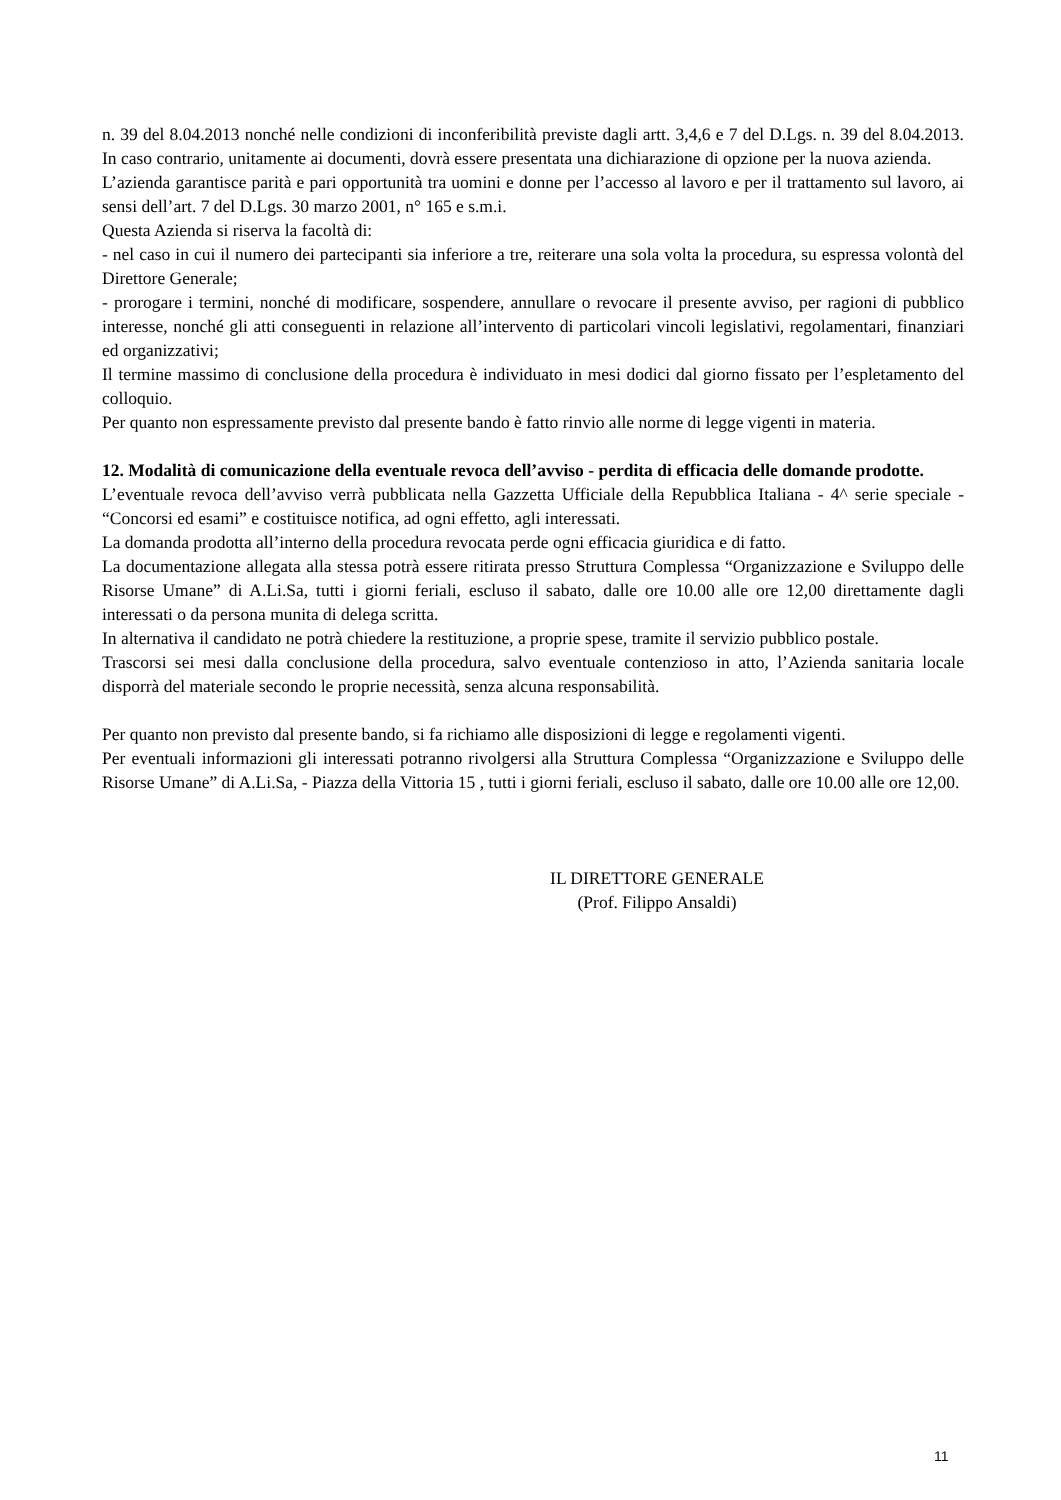n. 39 del 8.04.2013 nonché nelle condizioni di inconferibilità previste dagli artt. 3,4,6 e 7 del D.Lgs. n. 39 del 8.04.2013. In caso contrario, unitamente ai documenti, dovrà essere presentata una dichiarazione di opzione per la nuova azienda.
L’azienda garantisce parità e pari opportunità tra uomini e donne per l’accesso al lavoro e per il trattamento sul lavoro, ai sensi dell’art. 7 del D.Lgs. 30 marzo 2001, n° 165 e s.m.i.
Questa Azienda si riserva la facoltà di:
- nel caso in cui il numero dei partecipanti sia inferiore a tre, reiterare una sola volta la procedura, su espressa volontà del Direttore Generale;
- prorogare i termini, nonché di modificare, sospendere, annullare o revocare il presente avviso, per ragioni di pubblico interesse, nonché gli atti conseguenti in relazione all’intervento di particolari vincoli legislativi, regolamentari, finanziari ed organizzativi;
Il termine massimo di conclusione della procedura è individuato in mesi dodici dal giorno fissato per l’espletamento del colloquio.
Per quanto non espressamente previsto dal presente bando è fatto rinvio alle norme di legge vigenti in materia.
12. Modalità di comunicazione della eventuale revoca dell’avviso - perdita di efficacia delle domande prodotte.
L’eventuale revoca dell’avviso verrà pubblicata nella Gazzetta Ufficiale della Repubblica Italiana - 4^ serie speciale - “Concorsi ed esami” e costituisce notifica, ad ogni effetto, agli interessati.
La domanda prodotta all’interno della procedura revocata perde ogni efficacia giuridica e di fatto.
La documentazione allegata alla stessa potrà essere ritirata presso Struttura Complessa “Organizzazione e Sviluppo delle Risorse Umane” di A.Li.Sa, tutti i giorni feriali, escluso il sabato, dalle ore 10.00 alle ore 12,00 direttamente dagli interessati o da persona munita di delega scritta.
In alternativa il candidato ne potrà chiedere la restituzione, a proprie spese, tramite il servizio pubblico postale.
Trascorsi sei mesi dalla conclusione della procedura, salvo eventuale contenzioso in atto, l’Azienda sanitaria locale disporrà del materiale secondo le proprie necessità, senza alcuna responsabilità.
Per quanto non previsto dal presente bando, si fa richiamo alle disposizioni di legge e regolamenti vigenti.
Per eventuali informazioni gli interessati potranno rivolgersi alla Struttura Complessa “Organizzazione e Sviluppo delle Risorse Umane” di A.Li.Sa, - Piazza della Vittoria 15 , tutti i giorni feriali, escluso il sabato, dalle ore 10.00 alle ore 12,00.
IL DIRETTORE GENERALE
(Prof. Filippo Ansaldi)
11